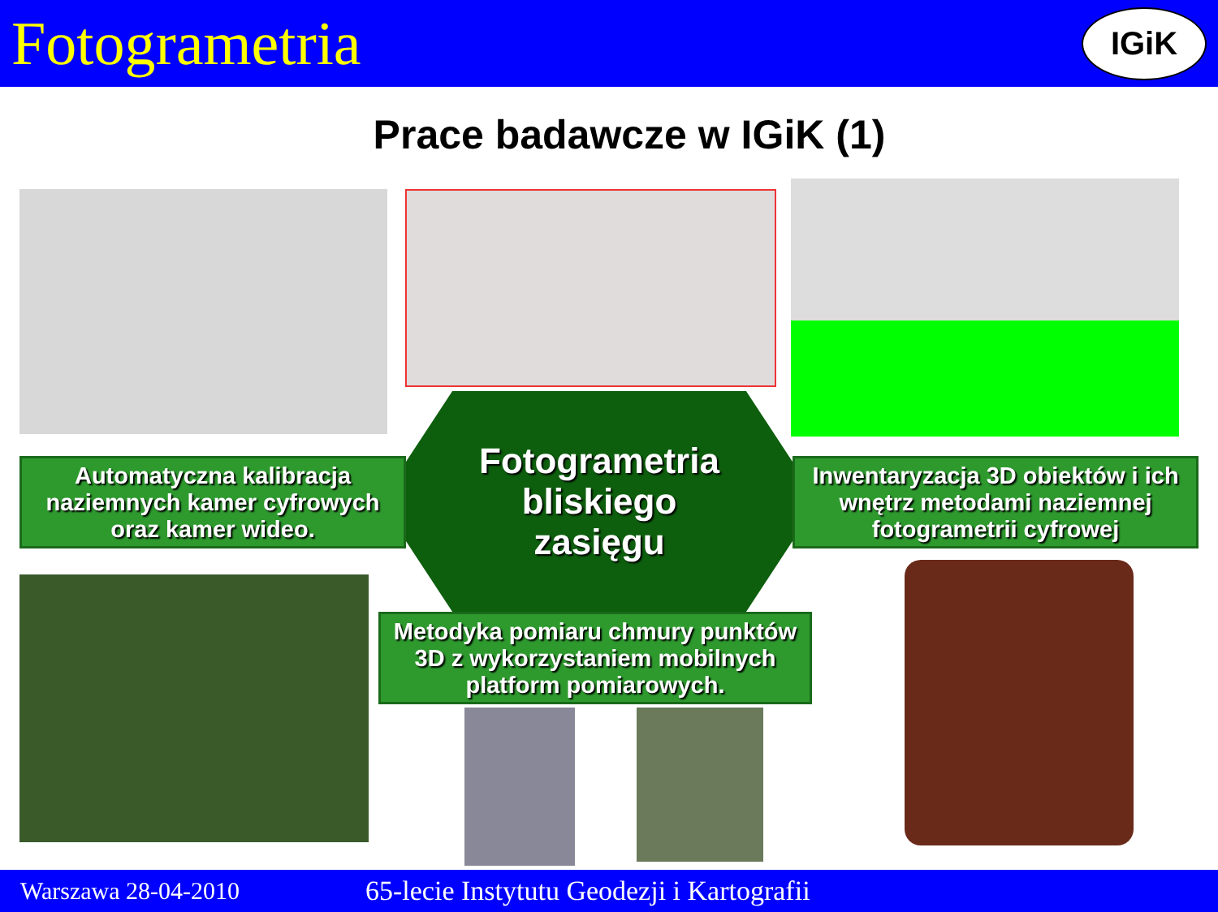Fotogrametria
IGiK
Prace badawcze w IGiK (1)
Automatyczna kalibracja naziemnych kamer cyfrowych oraz kamer wideo.
Fotogrametria
bliskiego
zasięgu
Inwentaryzacja 3D obiektów i ich wnętrz metodami naziemnej fotogrametrii cyfrowej
Metodyka pomiaru chmury punktów 3D z wykorzystaniem mobilnych platform pomiarowych.
Warszawa 28-04-2010 65-lecie Instytutu Geodezji i Kartografii